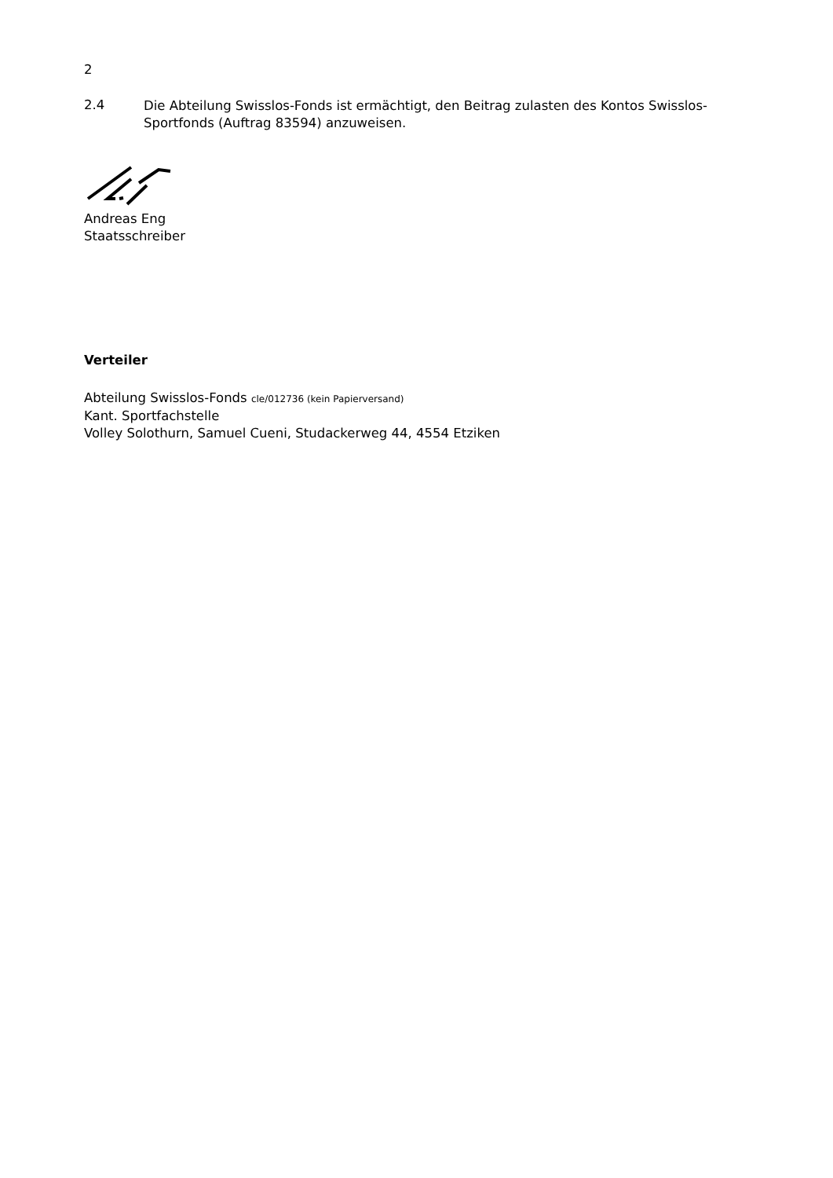2
2.4
Die Abteilung Swisslos-Fonds ist ermächtigt, den Beitrag zulasten des Kontos Swisslos-Sportfonds (Auftrag 83594) anzuweisen.
Andreas Eng
Staatsschreiber
Verteiler
Abteilung Swisslos-Fonds cle/012736 (kein Papierversand)
Kant. Sportfachstelle
Volley Solothurn, Samuel Cueni, Studackerweg 44, 4554 Etziken